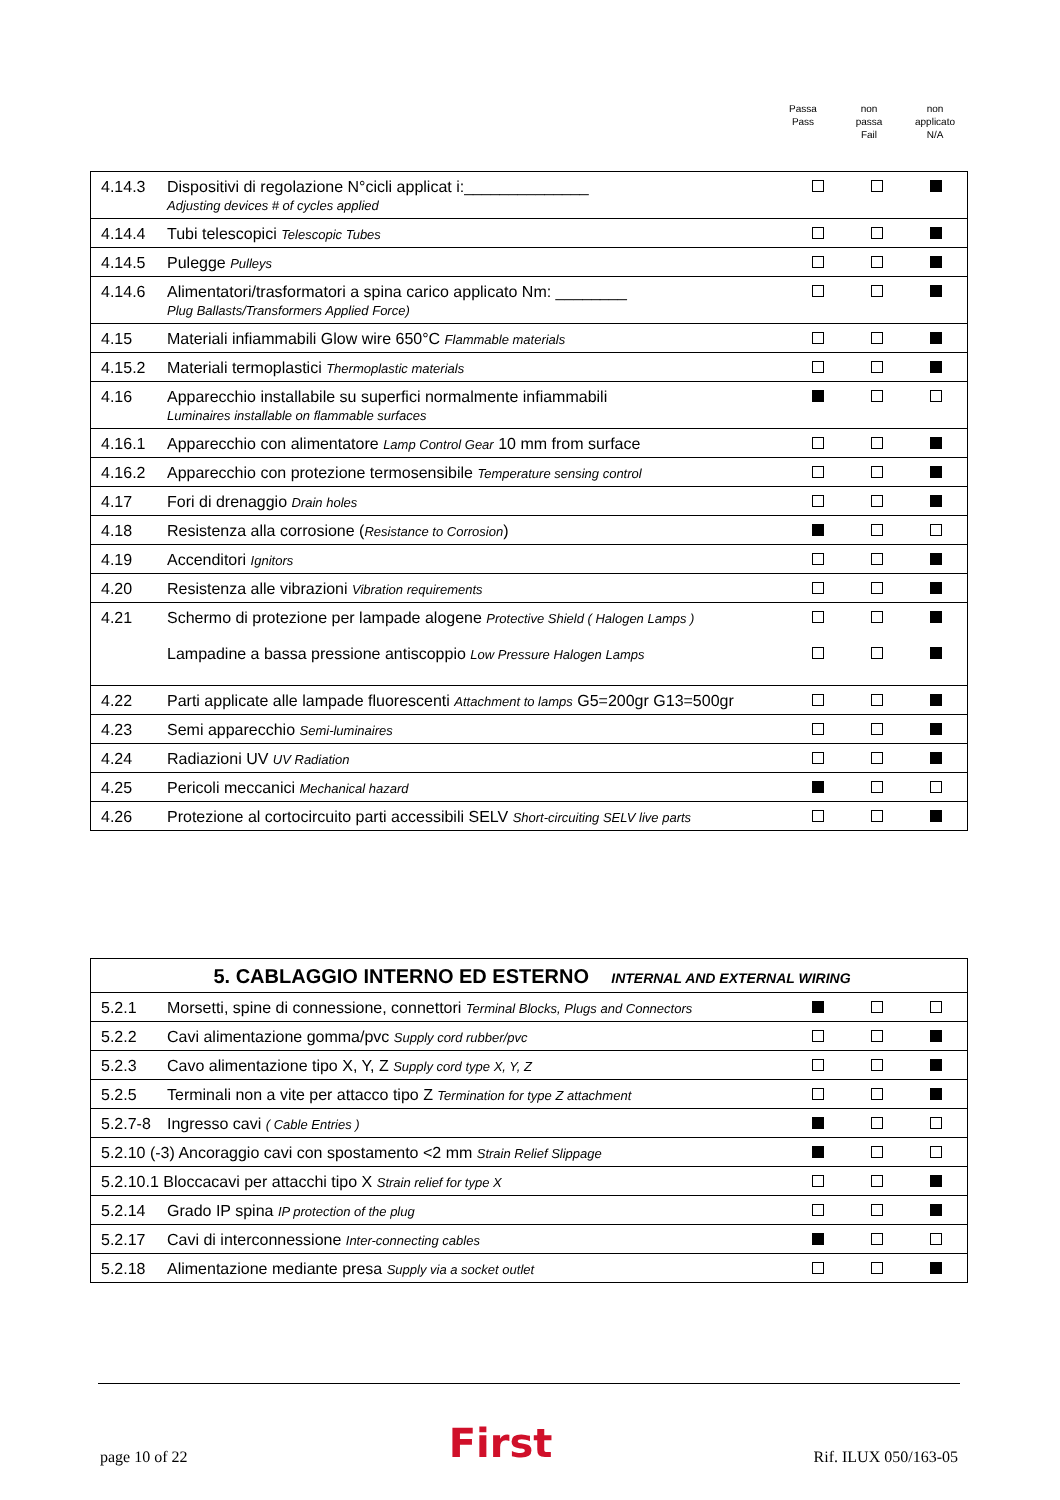Passa
Pass
non
passa
Fail
non
applicato
N/A
| 4.14.3 | Dispositivi di regolazione N°cicli applicat i:______________ Adjusting devices # of cycles applied | | | |
| 4.14.4 | Tubi telescopici Telescopic Tubes | | | |
| 4.14.5 | Pulegge Pulleys | | | |
| 4.14.6 | Alimentatori/trasformatori a spina carico applicato Nm: ________ Plug Ballasts/Transformers Applied Force) | | | |
| 4.15 | Materiali infiammabili Glow wire 650°C Flammable materials | | | |
| 4.15.2 | Materiali termoplastici Thermoplastic materials | | | |
| 4.16 | Apparecchio installabile su superfici normalmente infiammabili Luminaires installable on flammable surfaces | | | |
| 4.16.1 | Apparecchio con alimentatore Lamp Control Gear 10 mm from surface | | | |
| 4.16.2 | Apparecchio con protezione termosensibile Temperature sensing control | | | |
| 4.17 | Fori di drenaggio Drain holes | | | |
| 4.18 | Resistenza alla corrosione ( Resistance to Corrosion ) | | | |
| 4.19 | Accenditori Ignitors | | | |
| 4.20 | Resistenza alle vibrazioni Vibration requirements | | | |
| 4.21 | Schermo di protezione per lampade alogene Protective Shield ( Halogen Lamps ) Lampadine a bassa pressione antiscoppio Low Pressure Halogen Lamps | | | |
| 4.22 | Parti applicate alle lampade fluorescenti Attachment to lamps G5=200gr G13=500gr | | | |
| 4.23 | Semi apparecchio Semi-luminaires | | | |
| 4.24 | Radiazioni UV UV Radiation | | | |
| 4.25 | Pericoli meccanici Mechanical hazard | | | |
| 4.26 | Protezione al cortocircuito parti accessibili SELV Short-circuiting SELV live parts | | | |
| 5. CABLAGGIO INTERNO ED ESTERNO INTERNAL AND EXTERNAL WIRING | | | | |
| 5.2.1 | Morsetti, spine di connessione, connettori Terminal Blocks, Plugs and Connectors | | | |
| 5.2.2 | Cavi alimentazione gomma/pvc Supply cord rubber/pvc | | | |
| 5.2.3 | Cavo alimentazione tipo X, Y, Z Supply cord type X, Y, Z | | | |
| 5.2.5 | Terminali non a vite per attacco tipo Z Termination for type Z attachment | | | |
| 5.2.7-8 | Ingresso cavi ( Cable Entries ) | | | |
| 5.2.10 (-3) Ancoraggio cavi con spostamento <2 mm Strain Relief Slippage | | | | |
| 5.2.10.1 Bloccacavi per attacchi tipo X Strain relief for type X | | | | |
| 5.2.14 | Grado IP spina IP protection of the plug | | | |
| 5.2.17 | Cavi di interconnessione Inter-connecting cables | | | |
| 5.2.18 | Alimentazione mediante presa Supply via a socket outlet | | | |
page 10 of 22 First Rif. ILUX 050/163-05